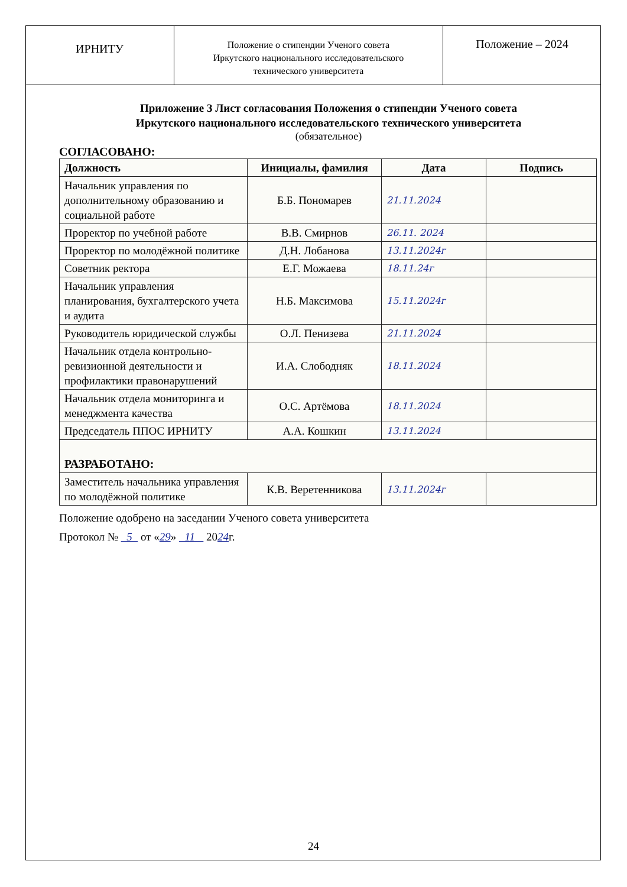ИРНИТУ
Положение о стипендии Ученого совета
Иркутского национального исследовательского
технического университета
Положение – 2024
Приложение 3 Лист согласования Положения о стипендии Ученого совета
Иркутского национального исследовательского технического университета
(обязательное)
СОГЛАСОВАНО:
| Должность | Инициалы, фамилия | Дата | Подпись |
| --- | --- | --- | --- |
| Начальник управления по дополнительному образованию и социальной работе | Б.Б. Пономарев | 21.11.2024 | |
| Проректор по учебной работе | В.В. Смирнов | 26.11. 2024 | |
| Проректор по молодёжной политике | Д.Н. Лобанова | 13.11.2024г | |
| Советник ректора | Е.Г. Можаева | 18.11.24г | |
| Начальник управления планирования, бухгалтерского учета и аудита | Н.Б. Максимова | 15.11.2024г | |
| Руководитель юридической службы | О.Л. Пенизева | 21.11.2024 | |
| Начальник отдела контрольно-ревизионной деятельности и профилактики правонарушений | И.А. Слободняк | 18.11.2024 | |
| Начальник отдела мониторинга и менеджмента качества | О.С. Артёмова | 18.11.2024 | |
| Председатель ППОС ИРНИТУ | А.А. Кошкин | 13.11.2024 | |
| РАЗРАБОТАНО: | | | |
| Заместитель начальника управления по молодёжной политике | К.В. Веретенникова | 13.11.2024г | |
Положение одобрено на заседании Ученого совета университета
Протокол № 5 от «29» 11 2024г.
24